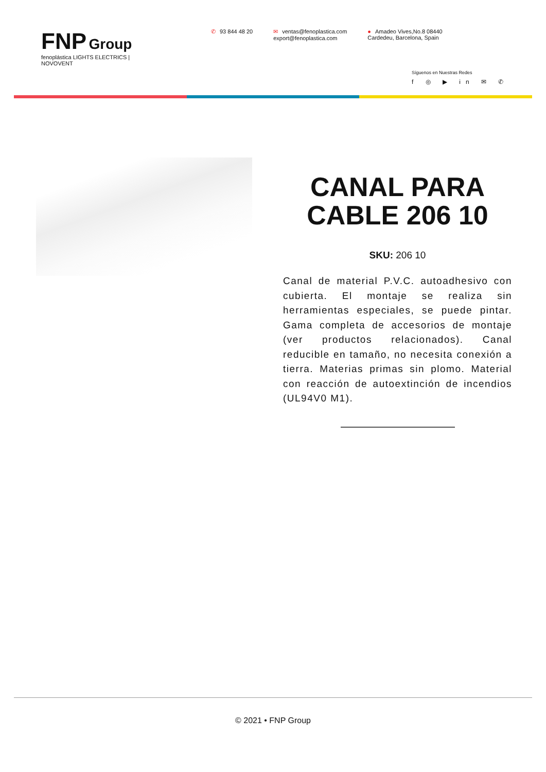FNP Group
fenoplástica LIGHTS ELECTRICS | NOVOVENT
✆ 93 844 48 20 ✉ ventas@fenoplastica.com
export@fenoplastica.com
● Amadeo Vives,No.8 08440
Cardedeu, Barcelona, Spain
Síguenos en Nuestras Redes
f ◎ ▶ in ✉ ✆
CANAL PARA CABLE 206 10
SKU: 206 10
Canal de material P.V.C. autoadhesivo con cubierta. El montaje se realiza sin herramientas especiales, se puede pintar. Gama completa de accesorios de montaje (ver productos relacionados). Canal reducible en tamaño, no necesita conexión a tierra. Materias primas sin plomo. Material con reacción de autoextinción de incendios (UL94V0 M1).
© 2021 • FNP Group